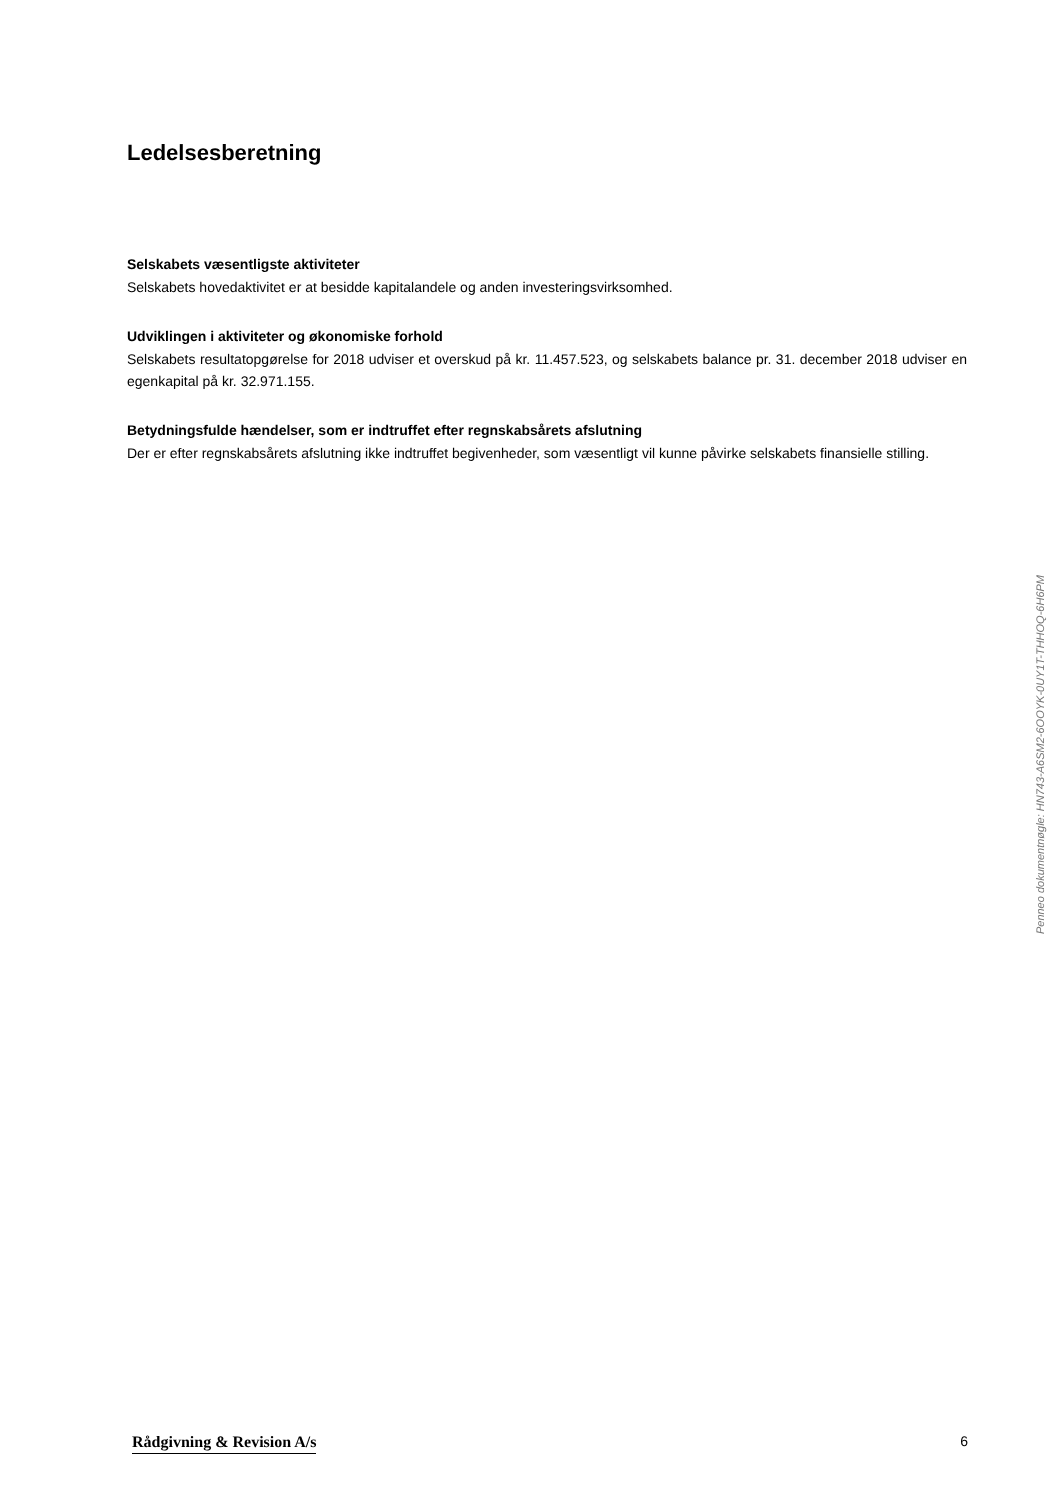Ledelsesberetning
Selskabets væsentligste aktiviteter
Selskabets hovedaktivitet er at besidde kapitalandele og anden investeringsvirksomhed.
Udviklingen i aktiviteter og økonomiske forhold
Selskabets resultatopgørelse for 2018 udviser et overskud på kr. 11.457.523, og selskabets balance pr. 31. december 2018 udviser en egenkapital på kr. 32.971.155.
Betydningsfulde hændelser, som er indtruffet efter regnskabsårets afslutning
Der er efter regnskabsårets afslutning ikke indtruffet begivenheder, som væsentligt vil kunne påvirke selskabets finansielle stilling.
Penneo dokumentnøgle: HN743-A6SM2-6OOYK-0UY1T-THHOQ-6H6PM
Rådgivning & Revision A/s 6